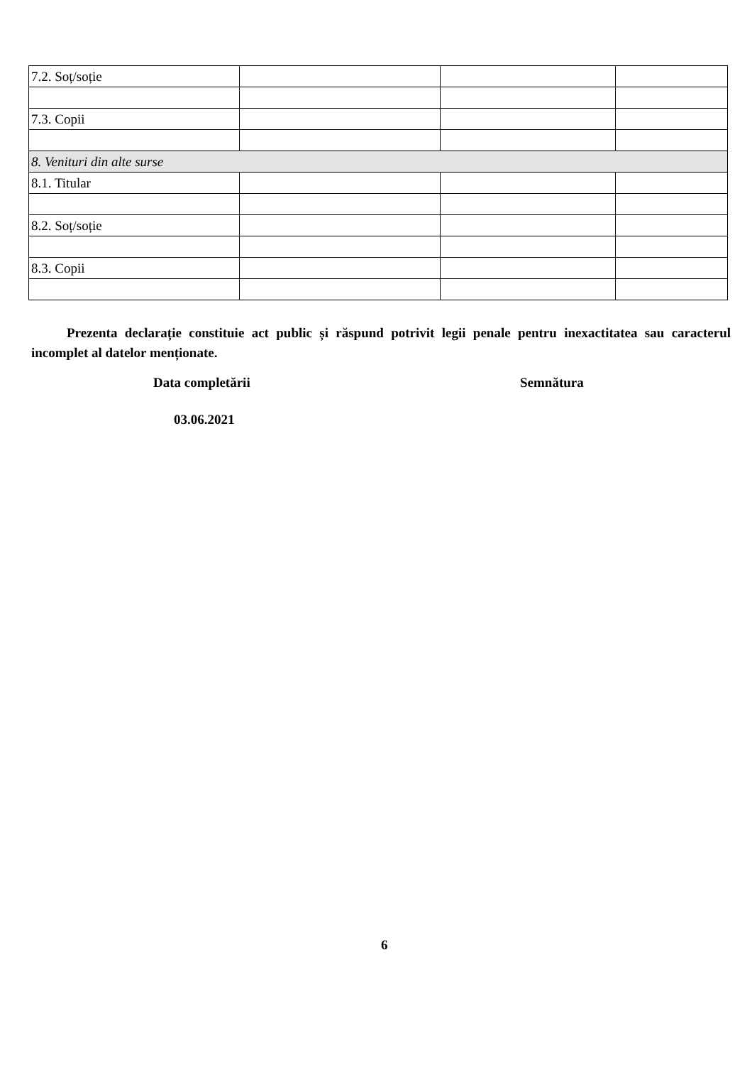| 7.2. Soț/soție | | | |
| 7.3. Copii | | | |
| 8. Venituri din alte surse | | | |
| 8.1. Titular | | | |
| 8.2. Soț/soție | | | |
| 8.3. Copii | | | |
Prezenta declarație constituie act public și răspund potrivit legii penale pentru inexactitatea sau caracterul incomplet al datelor menționate.
Data completării Semnătura
03.06.2021
6